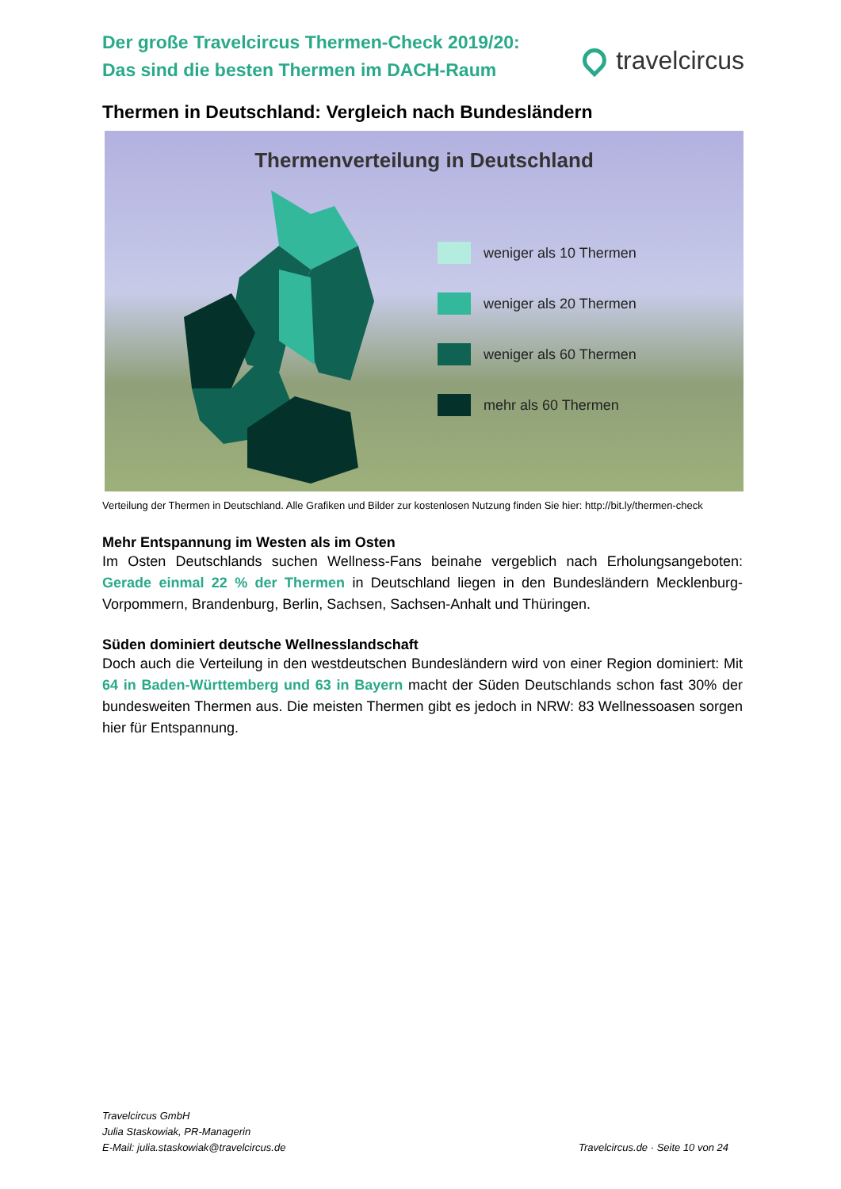Der große Travelcircus Thermen-Check 2019/20:
Das sind die besten Thermen im DACH-Raum
travelcircus
Thermen in Deutschland: Vergleich nach Bundesländern
Thermenverteilung in Deutschland
weniger als 10 Thermen
weniger als 20 Thermen
weniger als 60 Thermen
mehr als 60 Thermen
Verteilung der Thermen in Deutschland. Alle Grafiken und Bilder zur kostenlosen Nutzung finden Sie hier: http://bit.ly/thermen-check
Mehr Entspannung im Westen als im Osten
Im Osten Deutschlands suchen Wellness-Fans beinahe vergeblich nach Erholungsangeboten: Gerade einmal 22 % der Thermen in Deutschland liegen in den Bundesländern Mecklenburg-Vorpommern, Brandenburg, Berlin, Sachsen, Sachsen-Anhalt und Thüringen.
Süden dominiert deutsche Wellnesslandschaft
Doch auch die Verteilung in den westdeutschen Bundesländern wird von einer Region dominiert: Mit 64 in Baden-Württemberg und 63 in Bayern macht der Süden Deutschlands schon fast 30% der bundesweiten Thermen aus. Die meisten Thermen gibt es jedoch in NRW: 83 Wellnessoasen sorgen hier für Entspannung.
Travelcircus GmbH
Julia Staskowiak, PR-Managerin
E-Mail: julia.staskowiak@travelcircus.de
Travelcircus.de · Seite 10 von 24